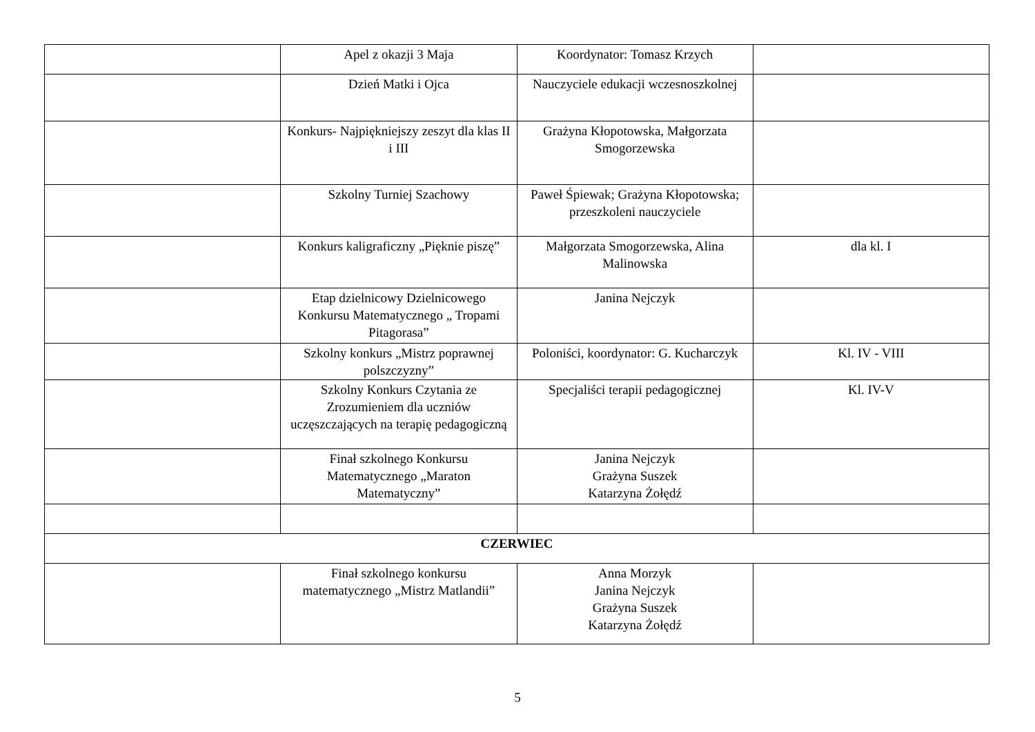| | Apel z okazji 3 Maja | Koordynator: Tomasz Krzych | |
| | Dzień Matki i Ojca | Nauczyciele edukacji wczesnoszkolnej | |
| | Konkurs- Najpiękniejszy zeszyt dla klas II i III | Grażyna Kłopotowska, Małgorzata Smogorzewska | |
| | Szkolny Turniej Szachowy | Paweł Śpiewak; Grażyna Kłopotowska; przeszkoleni nauczyciele | |
| | Konkurs kaligraficzny „Pięknie piszę” | Małgorzata Smogorzewska, Alina Malinowska | dla kl. I |
| | Etap dzielnicowy Dzielnicowego Konkursu Matematycznego „ Tropami Pitagorasa” | Janina Nejczyk | |
| | Szkolny konkurs „Mistrz poprawnej polszczyzny” | Poloniści, koordynator: G. Kucharczyk | Kl. IV - VIII |
| | Szkolny Konkurs Czytania ze Zrozumieniem dla uczniów uczęszczających na terapię pedagogiczną | Specjaliści terapii pedagogicznej | Kl. IV-V |
| | Finał szkolnego Konkursu Matematycznego „Maraton Matematyczny” | Janina Nejczyk Grażyna Suszek Katarzyna Żołędź | |
| CZERWIEC | | | |
| | Finał szkolnego konkursu matematycznego „Mistrz Matlandii” | Anna Morzyk Janina Nejczyk Grażyna Suszek Katarzyna Żołędź | |
5